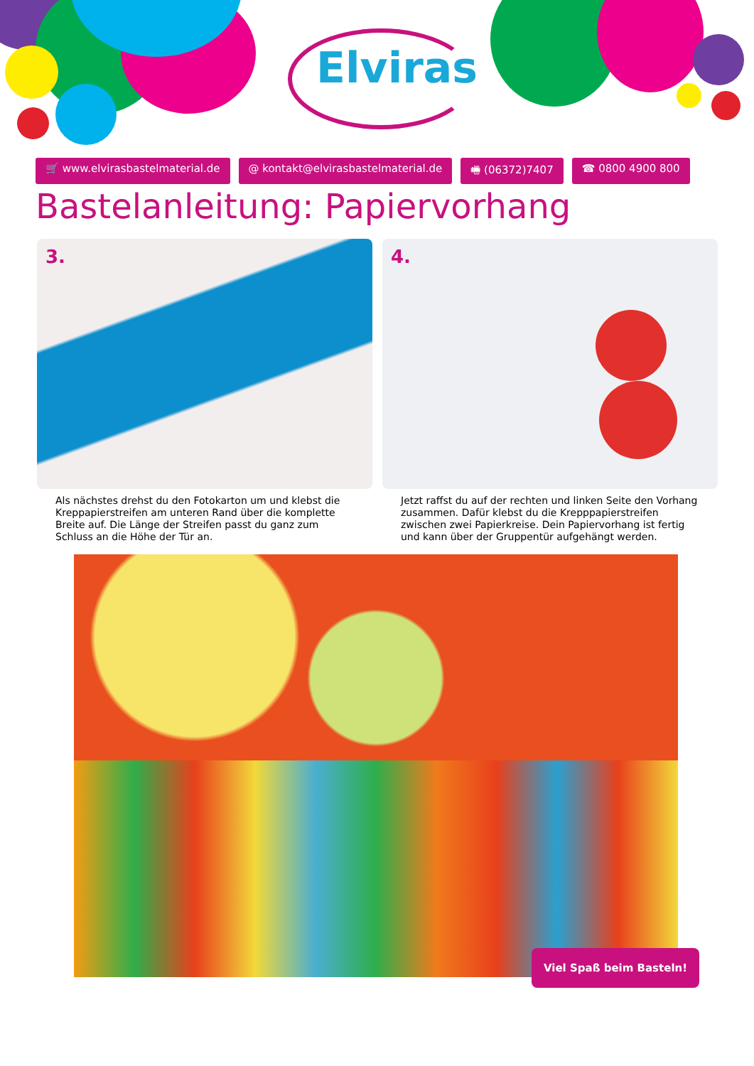Elviras
🛒 www.elvirasbastelmaterial.de @ kontakt@elvirasbastelmaterial.de 🖷 (06372)7407 ☎ 0800 4900 800
Bastelanleitung: Papiervorhang
3.
Als nächstes drehst du den Fotokarton um und klebst die Kreppapierstreifen am unteren Rand über die komplette Breite auf. Die Länge der Streifen passt du ganz zum Schluss an die Höhe der Tür an.
4.
Jetzt raffst du auf der rechten und linken Seite den Vorhang zusammen. Dafür klebst du die Krepppapierstreifen zwischen zwei Papierkreise. Dein Papiervorhang ist fertig und kann über der Gruppentür aufgehängt werden.
Viel Spaß beim Basteln!